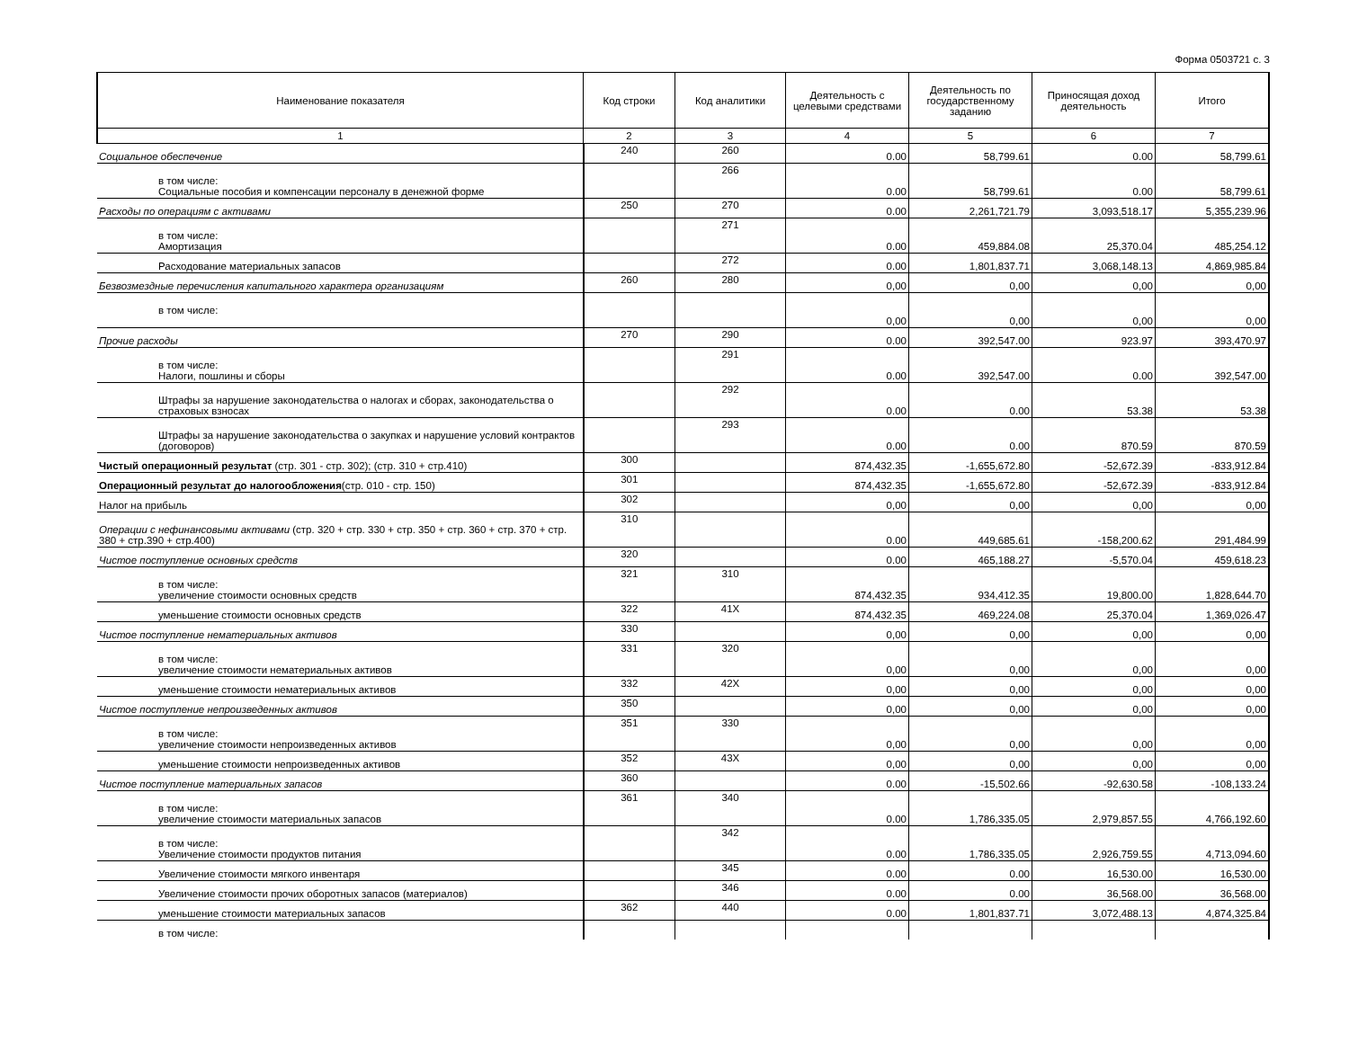Форма 0503721 с. 3
| Наименование показателя | Код строки | Код аналитики | Деятельность с целевыми средствами | Деятельность по государственному заданию | Приносящая доход деятельность | Итого |
| --- | --- | --- | --- | --- | --- | --- |
| 1 | 2 | 3 | 4 | 5 | 6 | 7 |
| Социальное обеспечение | 240 | 260 | 0.00 | 58,799.61 | 0.00 | 58,799.61 |
| в том числе: Социальные пособия и компенсации персоналу в денежной форме | | 266 | 0.00 | 58,799.61 | 0.00 | 58,799.61 |
| Расходы по операциям с активами | 250 | 270 | 0.00 | 2,261,721.79 | 3,093,518.17 | 5,355,239.96 |
| в том числе: Амортизация | | 271 | 0.00 | 459,884.08 | 25,370.04 | 485,254.12 |
| Расходование материальных запасов | | 272 | 0.00 | 1,801,837.71 | 3,068,148.13 | 4,869,985.84 |
| Безвозмездные перечисления капитального характера организациям | 260 | 280 | 0,00 | 0,00 | 0,00 | 0,00 |
| в том числе: | | | 0,00 | 0,00 | 0,00 | 0,00 |
| Прочие расходы | 270 | 290 | 0.00 | 392,547.00 | 923.97 | 393,470.97 |
| в том числе: Налоги, пошлины и сборы | | 291 | 0.00 | 392,547.00 | 0.00 | 392,547.00 |
| Штрафы за нарушение законодательства о налогах и сборах, законодательства о страховых взносах | | 292 | 0.00 | 0.00 | 53.38 | 53.38 |
| Штрафы за нарушение законодательства о закупках и нарушение условий контрактов (договоров) | | 293 | 0.00 | 0.00 | 870.59 | 870.59 |
| Чистый операционный результат (стр. 301 - стр. 302); (стр. 310 + стр.410) | 300 | | 874,432.35 | -1,655,672.80 | -52,672.39 | -833,912.84 |
| Операционный результат до налогообложения (стр. 010 - стр. 150) | 301 | | 874,432.35 | -1,655,672.80 | -52,672.39 | -833,912.84 |
| Налог на прибыль | 302 | | 0,00 | 0,00 | 0,00 | 0,00 |
| Операции с нефинансовыми активами (стр. 320 + стр. 330 + стр. 350 + стр. 360 + стр. 370 + стр. 380 + стр.390 + стр.400) | 310 | | 0.00 | 449,685.61 | -158,200.62 | 291,484.99 |
| Чистое поступление основных средств | 320 | | 0.00 | 465,188.27 | -5,570.04 | 459,618.23 |
| в том числе: увеличение стоимости основных средств | 321 | 310 | 874,432.35 | 934,412.35 | 19,800.00 | 1,828,644.70 |
| уменьшение стоимости основных средств | 322 | 41X | 874,432.35 | 469,224.08 | 25,370.04 | 1,369,026.47 |
| Чистое поступление нематериальных активов | 330 | | 0,00 | 0,00 | 0,00 | 0,00 |
| в том числе: увеличение стоимости нематериальных активов | 331 | 320 | 0,00 | 0,00 | 0,00 | 0,00 |
| уменьшение стоимости нематериальных активов | 332 | 42X | 0,00 | 0,00 | 0,00 | 0,00 |
| Чистое поступление непроизведенных активов | 350 | | 0,00 | 0,00 | 0,00 | 0,00 |
| в том числе: увеличение стоимости непроизведенных активов | 351 | 330 | 0,00 | 0,00 | 0,00 | 0,00 |
| уменьшение стоимости непроизведенных активов | 352 | 43X | 0,00 | 0,00 | 0,00 | 0,00 |
| Чистое поступление материальных запасов | 360 | | 0.00 | -15,502.66 | -92,630.58 | -108,133.24 |
| в том числе: увеличение стоимости материальных запасов | 361 | 340 | 0.00 | 1,786,335.05 | 2,979,857.55 | 4,766,192.60 |
| в том числе: Увеличение стоимости продуктов питания | | 342 | 0.00 | 1,786,335.05 | 2,926,759.55 | 4,713,094.60 |
| Увеличение стоимости мягкого инвентаря | | 345 | 0.00 | 0.00 | 16,530.00 | 16,530.00 |
| Увеличение стоимости прочих оборотных запасов (материалов) | | 346 | 0.00 | 0.00 | 36,568.00 | 36,568.00 |
| уменьшение стоимости материальных запасов | 362 | 440 | 0.00 | 1,801,837.71 | 3,072,488.13 | 4,874,325.84 |
| в том числе: | | | | | | |